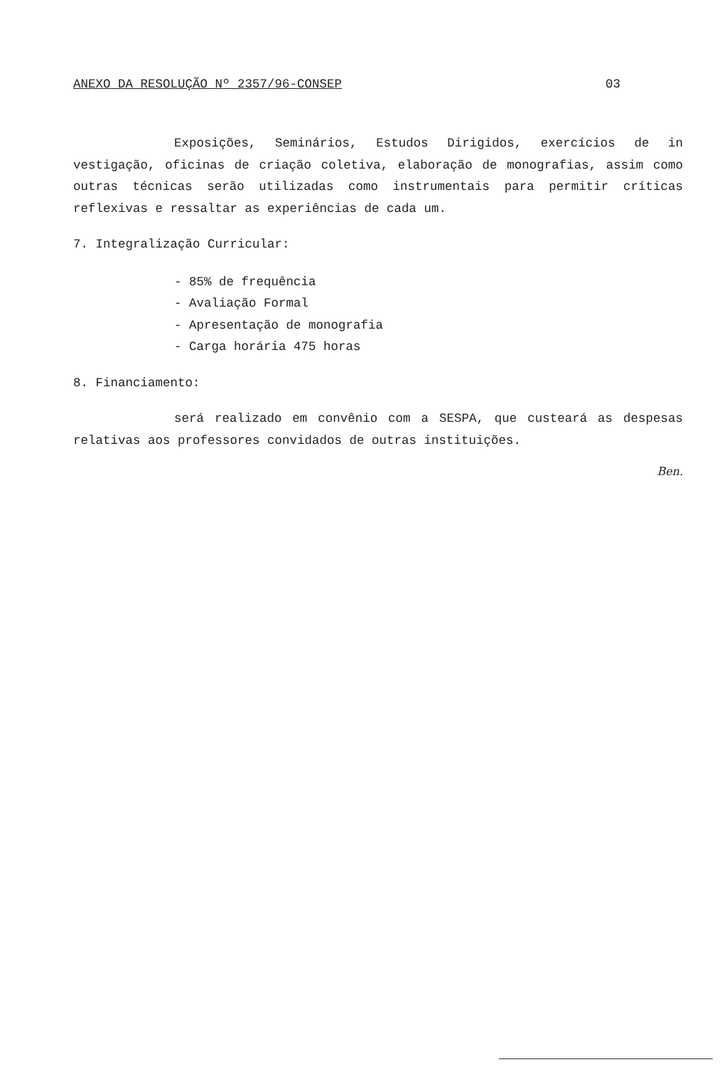ANEXO DA RESOLUÇÃO Nº 2357/96-CONSEP 03
Exposições, Seminários, Estudos Dirigidos, exercícios de in vestigação, oficinas de criação coletiva, elaboração de monografias, assim como outras técnicas serão utilizadas como instrumentais para permitir críticas reflexivas e ressaltar as experiências de cada um.
7. Integralização Curricular:
- 85% de frequência
- Avaliação Formal
- Apresentação de monografia
- Carga horária 475 horas
8. Financiamento:
será realizado em convênio com a SESPA, que custeará as despesas relativas aos professores convidados de outras instituições.
Ben.